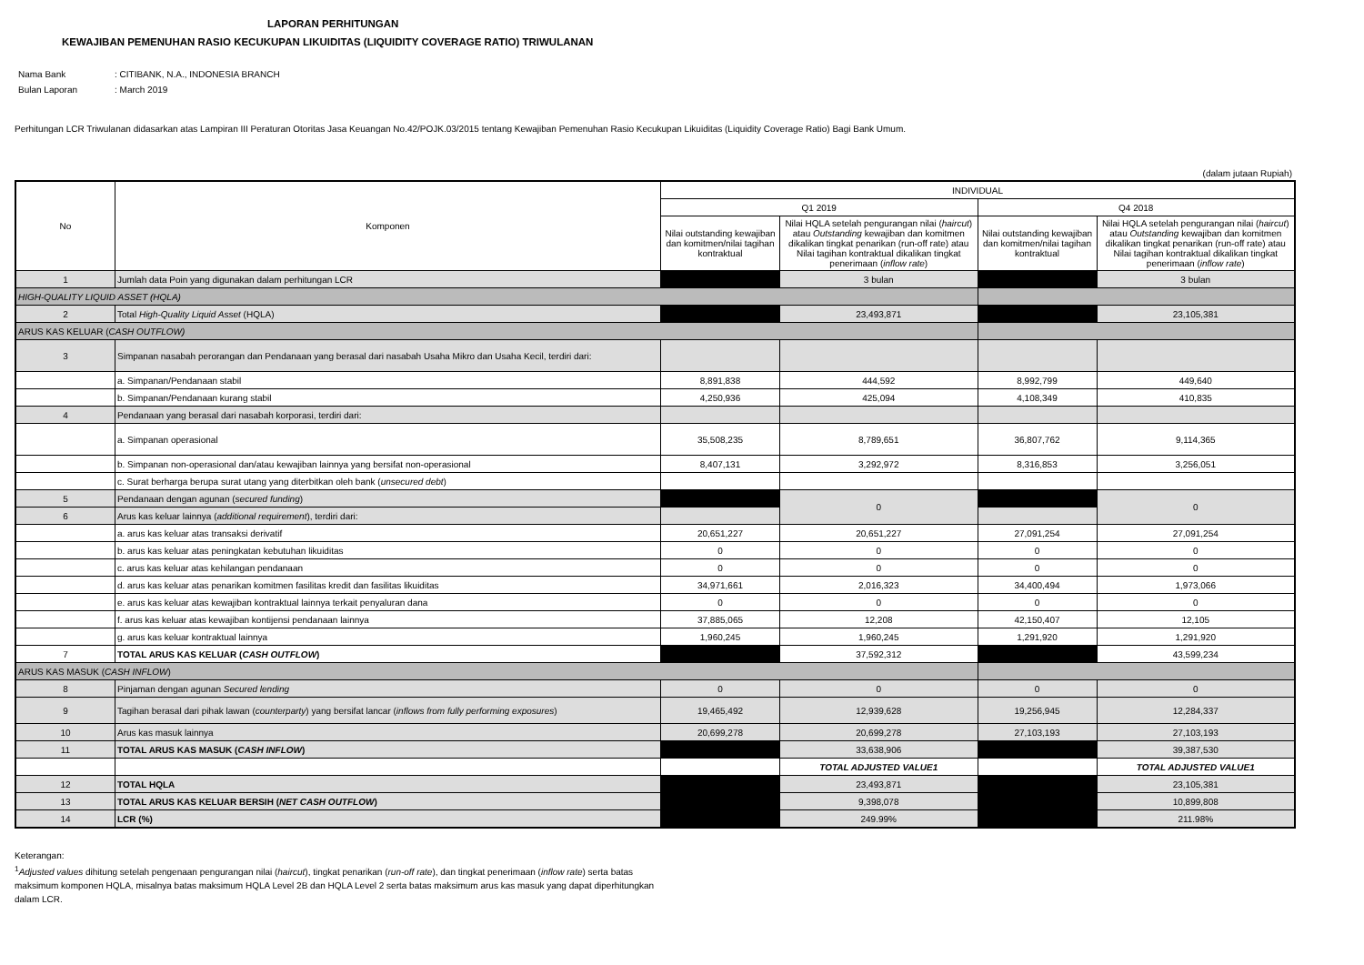LAPORAN PERHITUNGAN
KEWAJIBAN PEMENUHAN RASIO KECUKUPAN LIKUIDITAS (LIQUIDITY COVERAGE RATIO) TRIWULANAN
| Nama Bank | : CITIBANK, N.A., INDONESIA BRANCH |
| Bulan Laporan | : March 2019 |
Perhitungan LCR Triwulanan didasarkan atas Lampiran III Peraturan Otoritas Jasa Keuangan No.42/POJK.03/2015 tentang Kewajiban Pemenuhan Rasio Kecukupan Likuiditas (Liquidity Coverage Ratio) Bagi Bank Umum.
(dalam jutaan Rupiah)
| No | Komponen | INDIVIDUAL | | | |
| --- | --- | --- | --- | --- | --- |
| | | Q1 2019 | | Q4 2018 | |
| | | Nilai outstanding kewajiban dan komitmen/nilai tagihan kontraktual | Nilai HQLA setelah pengurangan nilai ( haircut ) atau Outstanding kewajiban dan komitmen dikalikan tingkat penarikan (run-off rate) atau Nilai tagihan kontraktual dikalikan tingkat penerimaan ( inflow rate ) | Nilai outstanding kewajiban dan komitmen/nilai tagihan kontraktual | Nilai HQLA setelah pengurangan nilai ( haircut ) atau Outstanding kewajiban dan komitmen dikalikan tingkat penarikan (run-off rate) atau Nilai tagihan kontraktual dikalikan tingkat penerimaan ( inflow rate ) |
| 1 | Jumlah data Poin yang digunakan dalam perhitungan LCR | | 3 bulan | | 3 bulan |
| HIGH-QUALITY LIQUID ASSET (HQLA) | | | | | |
| 2 | Total High-Quality Liquid Asset (HQLA) | | 23,493,871 | | 23,105,381 |
| ARUS KAS KELUAR ( CASH OUTFLOW) | | | | | |
| 3 | Simpanan nasabah perorangan dan Pendanaan yang berasal dari nasabah Usaha Mikro dan Usaha Kecil, terdiri dari: | | | | |
| | a. Simpanan/Pendanaan stabil | 8,891,838 | 444,592 | 8,992,799 | 449,640 |
| | b. Simpanan/Pendanaan kurang stabil | 4,250,936 | 425,094 | 4,108,349 | 410,835 |
| 4 | Pendanaan yang berasal dari nasabah korporasi, terdiri dari: | | | | |
| | a. Simpanan operasional | 35,508,235 | 8,789,651 | 36,807,762 | 9,114,365 |
| | b. Simpanan non-operasional dan/atau kewajiban lainnya yang bersifat non-operasional | 8,407,131 | 3,292,972 | 8,316,853 | 3,256,051 |
| | c. Surat berharga berupa surat utang yang diterbitkan oleh bank ( unsecured debt ) | | | | |
| 5 | Pendanaan dengan agunan ( secured funding ) | | 0 | | 0 |
| 6 | Arus kas keluar lainnya ( additional requirement ), terdiri dari: | | | | |
| | a. arus kas keluar atas transaksi derivatif | 20,651,227 | 20,651,227 | 27,091,254 | 27,091,254 |
| | b. arus kas keluar atas peningkatan kebutuhan likuiditas | 0 | 0 | 0 | 0 |
| | c. arus kas keluar atas kehilangan pendanaan | 0 | 0 | 0 | 0 |
| | d. arus kas keluar atas penarikan komitmen fasilitas kredit dan fasilitas likuiditas | 34,971,661 | 2,016,323 | 34,400,494 | 1,973,066 |
| | e. arus kas keluar atas kewajiban kontraktual lainnya terkait penyaluran dana | 0 | 0 | 0 | 0 |
| | f. arus kas keluar atas kewajiban kontijensi pendanaan lainnya | 37,885,065 | 12,208 | 42,150,407 | 12,105 |
| | g. arus kas keluar kontraktual lainnya | 1,960,245 | 1,960,245 | 1,291,920 | 1,291,920 |
| 7 | TOTAL ARUS KAS KELUAR ( CASH OUTFLOW ) | | 37,592,312 | | 43,599,234 |
| ARUS KAS MASUK ( CASH INFLOW ) | | | | | |
| 8 | Pinjaman dengan agunan Secured lending | 0 | 0 | 0 | 0 |
| 9 | Tagihan berasal dari pihak lawan ( counterparty ) yang bersifat lancar ( inflows from fully performing exposures ) | 19,465,492 | 12,939,628 | 19,256,945 | 12,284,337 |
| 10 | Arus kas masuk lainnya | 20,699,278 | 20,699,278 | 27,103,193 | 27,103,193 |
| 11 | TOTAL ARUS KAS MASUK ( CASH INFLOW ) | | 33,638,906 | | 39,387,530 |
| | | | TOTAL ADJUSTED VALUE1 | | TOTAL ADJUSTED VALUE1 |
| 12 | TOTAL HQLA | | 23,493,871 | | 23,105,381 |
| 13 | TOTAL ARUS KAS KELUAR BERSIH ( NET CASH OUTFLOW ) | | 9,398,078 | | 10,899,808 |
| 14 | LCR (%) | | 249.99% | | 211.98% |
Keterangan:
<sup>1</sup> Adjusted values dihitung setelah pengenaan pengurangan nilai (haircut), tingkat penarikan (run-off rate), dan tingkat penerimaan (inflow rate) serta batas maksimum komponen HQLA, misalnya batas maksimum HQLA Level 2B dan HQLA Level 2 serta batas maksimum arus kas masuk yang dapat diperhitungkan dalam LCR.